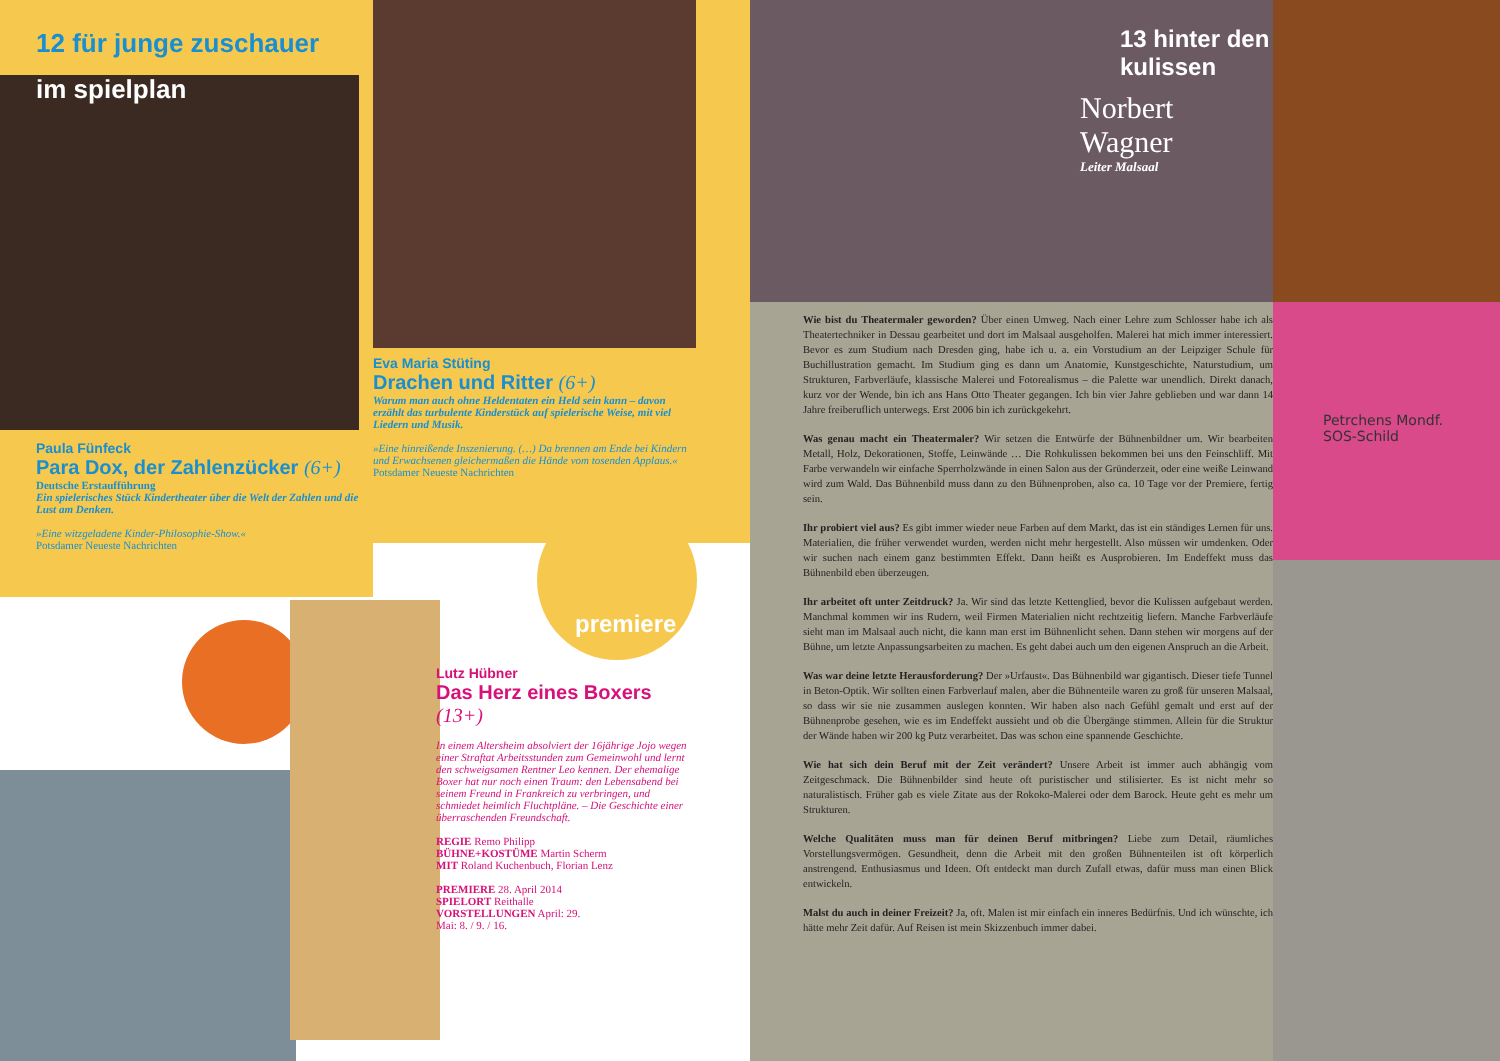12 für junge zuschauer
im spielplan
Paula Fünfeck
Para Dox, der Zahlenzücker (6+)
Deutsche Erstaufführung
Ein spielerisches Stück Kindertheater über die Welt der Zahlen und die Lust am Denken.
»Eine witzgeladene Kinder-Philosophie-Show.«
Potsdamer Neueste Nachrichten
Eva Maria Stüting
Drachen und Ritter (6+)
Warum man auch ohne Heldentaten ein Held sein kann – davon erzählt das turbulente Kinderstück auf spielerische Weise, mit viel Liedern und Musik.
»Eine hinreißende Inszenierung. (…) Da brennen am Ende bei Kindern und Erwachsenen gleichermaßen die Hände vom tosenden Applaus.«
Potsdamer Neueste Nachrichten
premiere
Lutz Hübner
Das Herz eines Boxers (13+)
In einem Altersheim absolviert der 16jährige Jojo wegen einer Straftat Arbeitsstunden zum Gemeinwohl und lernt den schweigsamen Rentner Leo kennen. Der ehemalige Boxer hat nur noch einen Traum: den Lebensabend bei seinem Freund in Frankreich zu verbringen, und schmiedet heimlich Fluchtpläne. – Die Geschichte einer überraschenden Freundschaft.
REGIE Remo Philipp
BÜHNE+KOSTÜME Martin Scherm
MIT Roland Kuchenbuch, Florian Lenz
PREMIERE 28. April 2014
SPIELORT Reithalle
VORSTELLUNGEN April: 29.
Mai: 8. / 9. / 16.
13 hinter den kulissen
Norbert Wagner
Leiter Malsaal
Wie bist du Theatermaler geworden? Über einen Umweg. Nach einer Lehre zum Schlosser habe ich als Theatertechniker in Dessau gearbeitet und dort im Malsaal ausgeholfen. Malerei hat mich immer interessiert. Bevor es zum Studium nach Dresden ging, habe ich u. a. ein Vorstudium an der Leipziger Schule für Buchillustration gemacht. Im Studium ging es dann um Anatomie, Kunstgeschichte, Naturstudium, um Strukturen, Farbverläufe, klassische Malerei und Fotorealismus – die Palette war unendlich. Direkt danach, kurz vor der Wende, bin ich ans Hans Otto Theater gegangen. Ich bin vier Jahre geblieben und war dann 14 Jahre freiberuflich unterwegs. Erst 2006 bin ich zurückgekehrt.
Was genau macht ein Theatermaler? Wir setzen die Entwürfe der Bühnenbildner um. Wir bearbeiten Metall, Holz, Dekorationen, Stoffe, Leinwände … Die Rohkulissen bekommen bei uns den Feinschliff. Mit Farbe verwandeln wir einfache Sperrholzwände in einen Salon aus der Gründerzeit, oder eine weiße Leinwand wird zum Wald. Das Bühnenbild muss dann zu den Bühnenproben, also ca. 10 Tage vor der Premiere, fertig sein.
Ihr probiert viel aus? Es gibt immer wieder neue Farben auf dem Markt, das ist ein ständiges Lernen für uns. Materialien, die früher verwendet wurden, werden nicht mehr hergestellt. Also müssen wir umdenken. Oder wir suchen nach einem ganz bestimmten Effekt. Dann heißt es Ausprobieren. Im Endeffekt muss das Bühnenbild eben überzeugen.
Ihr arbeitet oft unter Zeitdruck? Ja. Wir sind das letzte Kettenglied, bevor die Kulissen aufgebaut werden. Manchmal kommen wir ins Rudern, weil Firmen Materialien nicht rechtzeitig liefern. Manche Farbverläufe sieht man im Malsaal auch nicht, die kann man erst im Bühnenlicht sehen. Dann stehen wir morgens auf der Bühne, um letzte Anpassungsarbeiten zu machen. Es geht dabei auch um den eigenen Anspruch an die Arbeit.
Was war deine letzte Herausforderung? Der »Urfaust«. Das Bühnenbild war gigantisch. Dieser tiefe Tunnel in Beton-Optik. Wir sollten einen Farbverlauf malen, aber die Bühnenteile waren zu groß für unseren Malsaal, so dass wir sie nie zusammen auslegen konnten. Wir haben also nach Gefühl gemalt und erst auf der Bühnenprobe gesehen, wie es im Endeffekt aussieht und ob die Übergänge stimmen. Allein für die Struktur der Wände haben wir 200 kg Putz verarbeitet. Das was schon eine spannende Geschichte.
Wie hat sich dein Beruf mit der Zeit verändert? Unsere Arbeit ist immer auch abhängig vom Zeitgeschmack. Die Bühnenbilder sind heute oft puristischer und stilisierter. Es ist nicht mehr so naturalistisch. Früher gab es viele Zitate aus der Rokoko-Malerei oder dem Barock. Heute geht es mehr um Strukturen.
Welche Qualitäten muss man für deinen Beruf mitbringen? Liebe zum Detail, räumliches Vorstellungsvermögen. Gesundheit, denn die Arbeit mit den großen Bühnenteilen ist oft körperlich anstrengend. Enthusiasmus und Ideen. Oft entdeckt man durch Zufall etwas, dafür muss man einen Blick entwickeln.
Malst du auch in deiner Freizeit? Ja, oft. Malen ist mir einfach ein inneres Bedürfnis. Und ich wünschte, ich hätte mehr Zeit dafür. Auf Reisen ist mein Skizzenbuch immer dabei.
Petrchens Mondf.
SOS-Schild